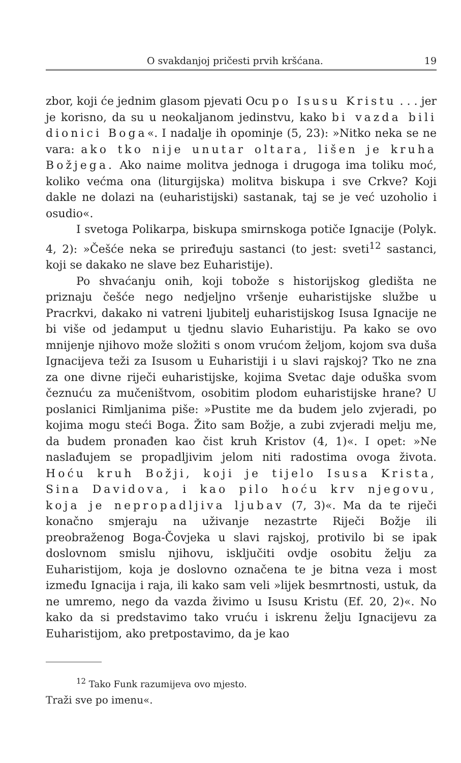O svakdanjoj pričesti prvih kršćana. 19
zbor, koji će jednim glasom pjevati Ocu po Isusu Kristu . . . jer je korisno, da su u neokaljanom jedinstvu, kako bi vazda bili dionici Boga«. I nadalje ih opominje (5, 23): »Nitko neka se ne vara: ako tko nije unutar oltara, lišen je kruha Božjega. Ako naime molitva jednoga i drugoga ima toliku moć, koliko većma ona (liturgijska) molitva biskupa i sve Crkve? Koji dakle ne dolazi na (euharistijski) sastanak, taj se je već uzoholio i osudio«.
I svetoga Polikarpa, biskupa smirnskoga potiče Ignacije (Polyk. 4, 2): »Češće neka se priređuju sastanci (to jest: sveti<sup>12</sup> sastanci, koji se dakako ne slave bez Euharistije).
Po shvaćanju onih, koji tobože s historijskog gledišta ne priznaju češće nego nedjeljno vršenje euharistijske službe u Pracrkvi, dakako ni vatreni ljubitelj euharistijskog Isusa Ignacije ne bi više od jedamput u tjednu slavio Euharistiju. Pa kako se ovo mnijenje njihovo može složiti s onom vrućom željom, kojom sva duša Ignacijeva teži za Isusom u Euharistiji i u slavi rajskoj? Tko ne zna za one divne riječi euharistijske, kojima Svetac daje oduška svom čeznuću za mučeništvom, osobitim plodom euharistijske hrane? U poslanici Rimljanima piše: »Pustite me da budem jelo zvjeradi, po kojima mogu steći Boga. Žito sam Božje, a zubi zvjeradi melju me, da budem pronađen kao čist kruh Kristov (4, 1)«. I opet: »Ne naslađujem se propadljivim jelom niti radostima ovoga života. Hoću kruh Božji, koji je tijelo Isusa Krista, Sina Davidova, i kao pilo hoću krv njegovu, koja je nepropadljiva ljubav (7, 3)«. Ma da te riječi konačno smjeraju na uživanje nezastrte Riječi Božje ili preobraženog Boga-Čovjeka u slavi rajskoj, protivilo bi se ipak doslovnom smislu njihovu, isključiti ovdje osobitu želju za Euharistijom, koja je doslovno označena te je bitna veza i most između Ignacija i raja, ili kako sam veli »lijek besmrtnosti, ustuk, da ne umremo, nego da vazda živimo u Isusu Kristu (Ef. 20, 2)«. No kako da si predstavimo tako vruću i iskrenu želju Ignacijevu za Euharistijom, ako pretpostavimo, da je kao
<sup>12</sup> Tako Funk razumijeva ovo mjesto.
Traži sve po imenu«.